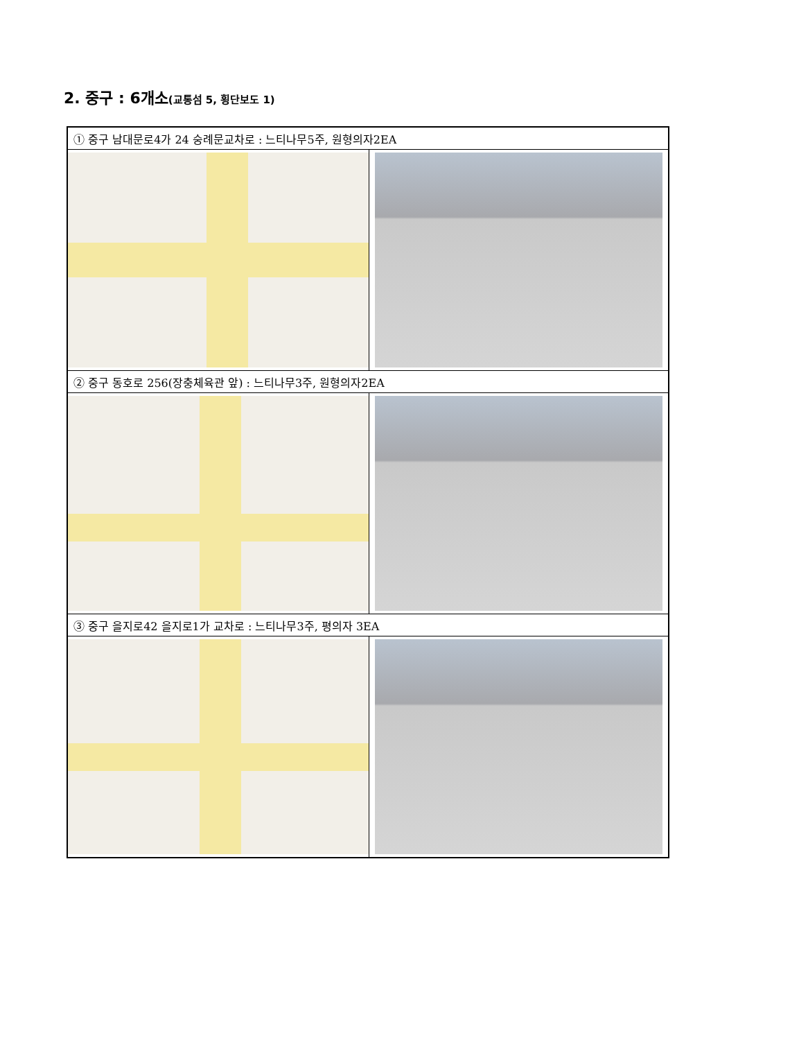2. 중구 : 6개소(교통섬 5, 횡단보도 1)
| ① 중구 남대문로4가 24 숭례문교차로 : 느티나무5주, 원형의자2EA | |
| ② 중구 동호로 256(장충체육관 앞) : 느티나무3주, 원형의자2EA | |
| ③ 중구 을지로42 을지로1가 교차로 : 느티나무3주, 평의자 3EA | |